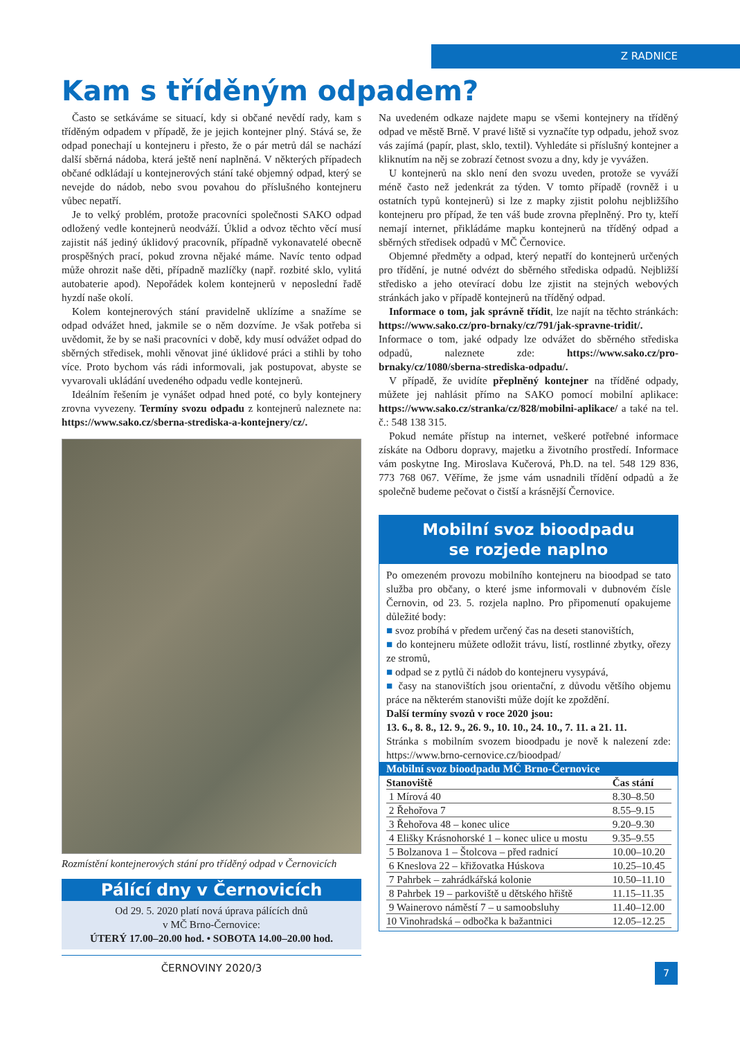Z RADNICE
Kam s tříděným odpadem?
Často se setkáváme se situací, kdy si občané nevědí rady, kam s tříděným odpadem v případě, že je jejich kontejner plný. Stává se, že odpad ponechají u kontejneru i přesto, že o pár metrů dál se nachází další sběrná nádoba, která ještě není naplněná. V některých případech občané odkládají u kontejnerových stání také objemný odpad, který se nevejde do nádob, nebo svou povahou do příslušného kontejneru vůbec nepatří.
Je to velký problém, protože pracovníci společnosti SAKO odpad odložený vedle kontejnerů neodváží. Úklid a odvoz těchto věcí musí zajistit náš jediný úklidový pracovník, případně vykonavatelé obecně prospěšných prací, pokud zrovna nějaké máme. Navíc tento odpad může ohrozit naše děti, případně mazlíčky (např. rozbité sklo, vylitá autobaterie apod). Nepořádek kolem kontejnerů v neposlední řadě hyzdí naše okolí.
Kolem kontejnerových stání pravidelně uklízíme a snažíme se odpad odvážet hned, jakmile se o něm dozvíme. Je však potřeba si uvědomit, že by se naši pracovníci v době, kdy musí odvážet odpad do sběrných středisek, mohli věnovat jiné úklidové práci a stihli by toho více. Proto bychom vás rádi informovali, jak postupovat, abyste se vyvarovali ukládání uvedeného odpadu vedle kontejnerů.
Ideálním řešením je vynášet odpad hned poté, co byly kontejnery zrovna vyvezeny. Termíny svozu odpadu z kontejnerů naleznete na: https://www.sako.cz/sberna-strediska-a-kontejnery/cz/.
Rozmístění kontejnerových stání pro tříděný odpad v Černovicích
Pálící dny v Černovicích
Od 29. 5. 2020 platí nová úprava pálících dnů
v MČ Brno-Černovice:
ÚTERÝ 17.00–20.00 hod. • SOBOTA 14.00–20.00 hod.
ČERNOVINY 2020/3
Na uvedeném odkaze najdete mapu se všemi kontejnery na tříděný odpad ve městě Brně. V pravé liště si vyznačíte typ odpadu, jehož svoz vás zajímá (papír, plast, sklo, textil). Vyhledáte si příslušný kontejner a kliknutím na něj se zobrazí četnost svozu a dny, kdy je vyvážen.
U kontejnerů na sklo není den svozu uveden, protože se vyváží méně často než jedenkrát za týden. V tomto případě (rovněž i u ostatních typů kontejnerů) si lze z mapky zjistit polohu nejbližšího kontejneru pro případ, že ten váš bude zrovna přeplněný. Pro ty, kteří nemají internet, přikládáme mapku kontejnerů na tříděný odpad a sběrných středisek odpadů v MČ Černovice.
Objemné předměty a odpad, který nepatří do kontejnerů určených pro třídění, je nutné odvézt do sběrného střediska odpadů. Nejbližší středisko a jeho otevírací dobu lze zjistit na stejných webových stránkách jako v případě kontejnerů na tříděný odpad.
Informace o tom, jak správně třídit, lze najít na těchto stránkách: https://www.sako.cz/pro-brnaky/cz/791/jak-spravne-tridit/. Informace o tom, jaké odpady lze odvážet do sběrného střediska odpadů, naleznete zde: https://www.sako.cz/pro-brnaky/cz/1080/sberna-strediska-odpadu/.
V případě, že uvidíte přeplněný kontejner na tříděné odpady, můžete jej nahlásit přímo na SAKO pomocí mobilní aplikace: https://www.sako.cz/stranka/cz/828/mobilni-aplikace/ a také na tel. č.: 548 138 315.
Pokud nemáte přístup na internet, veškeré potřebné informace získáte na Odboru dopravy, majetku a životního prostředí. Informace vám poskytne Ing. Miroslava Kučerová, Ph.D. na tel. 548 129 836, 773 768 067. Věříme, že jsme vám usnadnili třídění odpadů a že společně budeme pečovat o čistší a krásnější Černovice.
Mobilní svoz bioodpadu
se rozjede naplno
Po omezeném provozu mobilního kontejneru na bioodpad se tato služba pro občany, o které jsme informovali v dubnovém čísle Černovin, od 23. 5. rozjela naplno. Pro připomenutí opakujeme důležité body:
■ svoz probíhá v předem určený čas na deseti stanovištích,
■ do kontejneru můžete odložit trávu, listí, rostlinné zbytky, ořezy ze stromů,
■ odpad se z pytlů či nádob do kontejneru vysypává,
■ časy na stanovištích jsou orientační, z důvodu většího objemu práce na některém stanovišti může dojít ke zpoždění.
Další termíny svozů v roce 2020 jsou:
13. 6., 8. 8., 12. 9., 26. 9., 10. 10., 24. 10., 7. 11. a 21. 11.
Stránka s mobilním svozem bioodpadu je nově k nalezení zde: https://www.brno-cernovice.cz/bioodpad/
Mobilní svoz bioodpadu MČ Brno-Černovice
| Stanoviště | Čas stání |
| --- | --- |
| 1 Mírová 40 | 8.30–8.50 |
| 2 Řehořova 7 | 8.55–9.15 |
| 3 Řehořova 48 – konec ulice | 9.20–9.30 |
| 4 Elišky Krásnohorské 1 – konec ulice u mostu | 9.35–9.55 |
| 5 Bolzanova 1 – Štolcova – před radnicí | 10.00–10.20 |
| 6 Kneslova 22 – křižovatka Húskova | 10.25–10.45 |
| 7 Pahrbek – zahrádkářská kolonie | 10.50–11.10 |
| 8 Pahrbek 19 – parkoviště u dětského hřiště | 11.15–11.35 |
| 9 Wainerovo náměstí 7 – u samoobsluhy | 11.40–12.00 |
| 10 Vinohradská – odbočka k bažantnici | 12.05–12.25 |
7